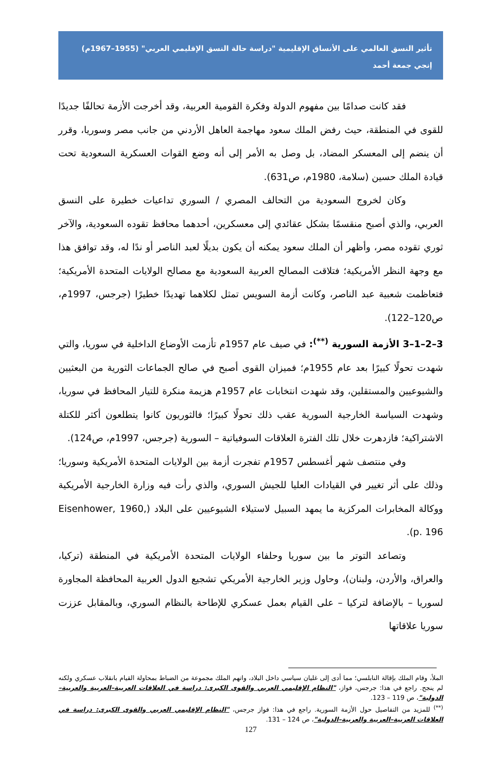تأثير النسق العالمي على الأنساق الإقليمية "دراسة حالة النسق الإقليمي العربي" (1955–1967م)
إنجي جمعة أحمد
فقد كانت صدامًا بين مفهوم الدولة وفكرة القومية العربية، وقد أخرجت الأزمة تحالفًا جديدًا للقوى في المنطقة، حيث رفض الملك سعود مهاجمة العاهل الأردني من جانب مصر وسوريا، وقرر أن ينضم إلى المعسكر المضاد، بل وصل به الأمر إلى أنه وضع القوات العسكرية السعودية تحت قيادة الملك حسين (سلامة، 1980م، ص631).
وكان لخروج السعودية من التحالف المصري / السوري تداعيات خطيرة على النسق العربي، والذي أصبح منقسمًا بشكل عقائدي إلى معسكرين، أحدهما محافظ تقوده السعودية، والآخر ثوري تقوده مصر، وأظهر أن الملك سعود يمكنه أن يكون بديلًا لعبد الناصر أو ندًا له، وقد توافق هذا مع وجهة النظر الأمريكية؛ فتلاقت المصالح العربية السعودية مع مصالح الولايات المتحدة الأمريكية؛ فتعاظمت شعبية عبد الناصر، وكانت أزمة السويس تمثل لكلاهما تهديدًا خطيرًا (جرجس، 1997م، ص120–122).
3–2–1–3 الأزمة السورية <sup>(**)</sup>: في صيف عام 1957م تأزمت الأوضاع الداخلية في سوريا، والتي شهدت تحولًا كبيرًا بعد عام 1955م؛ فميزان القوى أصبح في صالح الجماعات الثورية من البعثيين والشيوعيين والمستقلين، وقد شهدت انتخابات عام 1957م هزيمة منكرة للتيار المحافظ في سوريا، وشهدت السياسة الخارجية السورية عقب ذلك تحولًا كبيرًا؛ فالثوريون كانوا يتطلعون أكثر للكتلة الاشتراكية؛ فازدهرت خلال تلك الفترة العلاقات السوفياتية – السورية (جرجس، 1997م، ص124).
وفي منتصف شهر أغسطس 1957م تفجرت أزمة بين الولايات المتحدة الأمريكية وسوريا؛ وذلك على أثر تغيير في القيادات العليا للجيش السوري، والذي رأت فيه وزارة الخارجية الأمريكية ووكالة المخابرات المركزية ما يمهد السبيل لاستيلاء الشيوعيين على البلاد (Eisenhower, 1960, p. 196).
وتصاعد التوتر ما بين سوريا وحلفاء الولايات المتحدة الأمريكية في المنطقة (تركيا، والعراق، والأردن، ولبنان)، وحاول وزير الخارجية الأمريكي تشجيع الدول العربية المحافظة المجاورة لسوريا – بالإضافة لتركيا – على القيام بعمل عسكري للإطاحة بالنظام السوري، وبالمقابل عززت سوريا علاقاتها
الملأ، وقام الملك بإقالة النابلسي؛ مما أدى إلى غليان سياسي داخل البلاد، واتهم الملك مجموعة من الضباط بمحاولة القيام بانقلاب عسكري ولكنه لم ينجح. راجع في هذا: جرجس، فواز، "النظام الإقليمي العربي والقوى الكبرى: دراسة في العلاقات العربية–العربية والعربية–الدولية"، ص 119 – 123.
<sup>(**)</sup> للمزيد من التفاصيل حول الأزمة السورية. راجع في هذا: فواز جرجس، "النظام الإقليمي العربي والقوى الكبرى: دراسة في العلاقات العربية–العربية والعربية–الدولية"، ص 124 – 131.
127